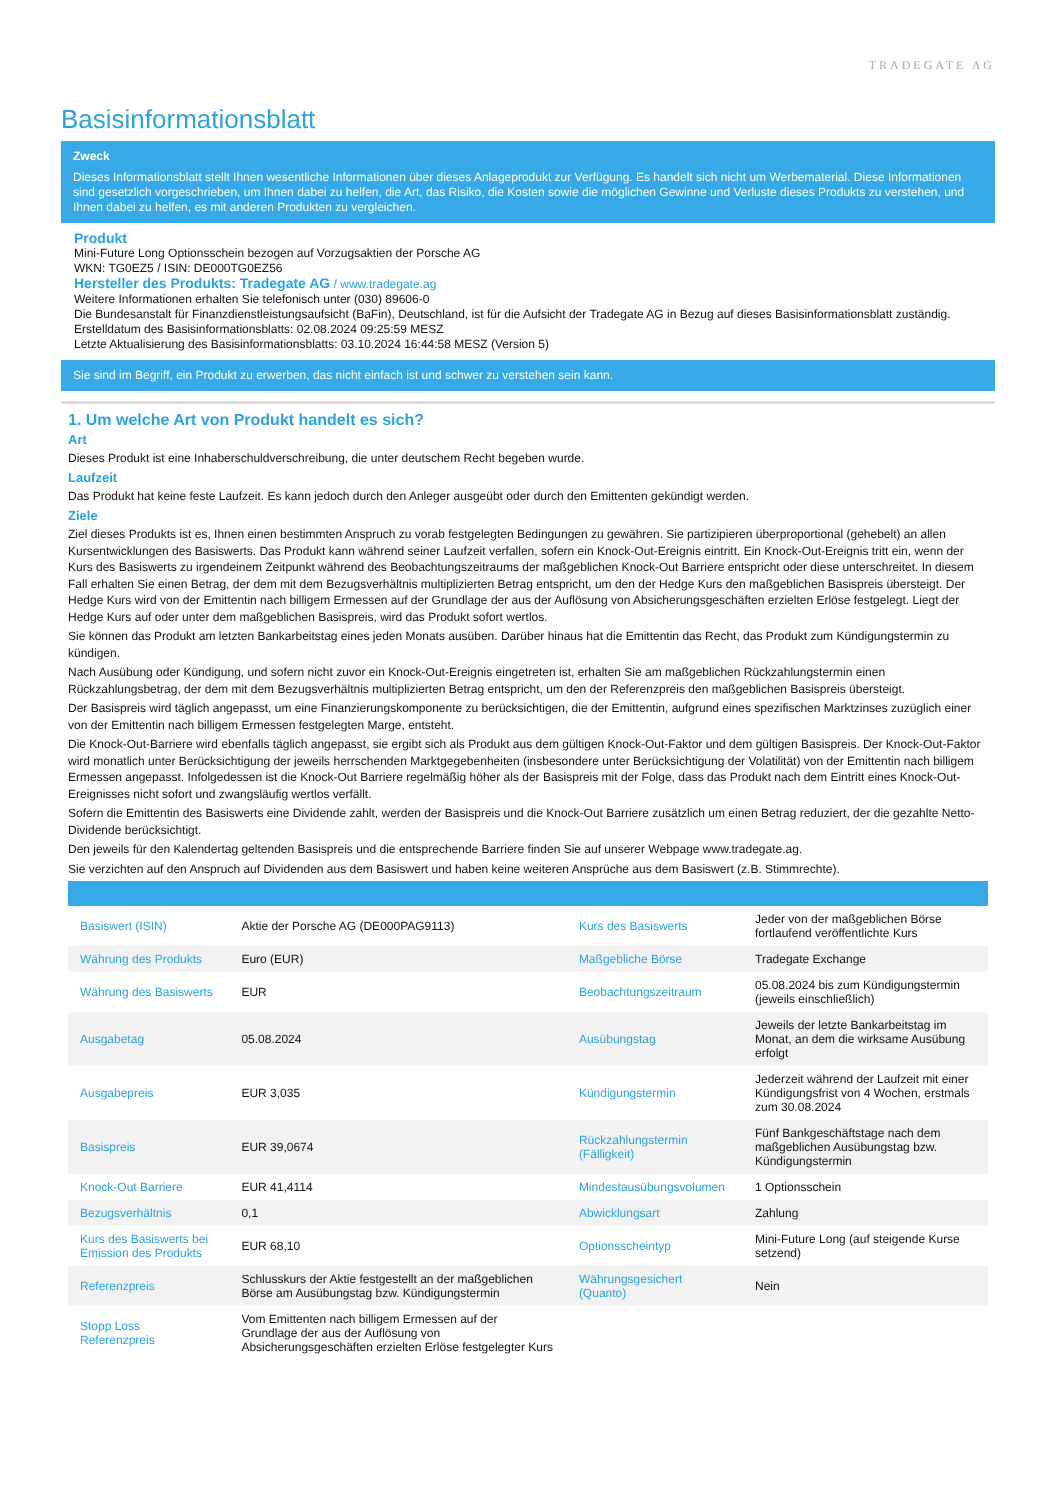TRADEGATE AG
Basisinformationsblatt
Zweck
Dieses Informationsblatt stellt Ihnen wesentliche Informationen über dieses Anlageprodukt zur Verfügung. Es handelt sich nicht um Werbematerial. Diese Informationen sind gesetzlich vorgeschrieben, um Ihnen dabei zu helfen, die Art, das Risiko, die Kosten sowie die möglichen Gewinne und Verluste dieses Produkts zu verstehen, und Ihnen dabei zu helfen, es mit anderen Produkten zu vergleichen.
Produkt
Mini-Future Long Optionsschein bezogen auf Vorzugsaktien der Porsche AG
WKN: TG0EZ5 / ISIN: DE000TG0EZ56
Hersteller des Produkts: Tradegate AG / www.tradegate.ag
Weitere Informationen erhalten Sie telefonisch unter (030) 89606-0
Die Bundesanstalt für Finanzdienstleistungsaufsicht (BaFin), Deutschland, ist für die Aufsicht der Tradegate AG in Bezug auf dieses Basisinformationsblatt zuständig.
Erstelldatum des Basisinformationsblatts: 02.08.2024 09:25:59 MESZ
Letzte Aktualisierung des Basisinformationsblatts: 03.10.2024 16:44:58 MESZ (Version 5)
Sie sind im Begriff, ein Produkt zu erwerben, das nicht einfach ist und schwer zu verstehen sein kann.
1. Um welche Art von Produkt handelt es sich?
Art
Dieses Produkt ist eine Inhaberschuldverschreibung, die unter deutschem Recht begeben wurde.
Laufzeit
Das Produkt hat keine feste Laufzeit. Es kann jedoch durch den Anleger ausgeübt oder durch den Emittenten gekündigt werden.
Ziele
Ziel dieses Produkts ist es, Ihnen einen bestimmten Anspruch zu vorab festgelegten Bedingungen zu gewähren. Sie partizipieren überproportional (gehebelt) an allen Kursentwicklungen des Basiswerts. Das Produkt kann während seiner Laufzeit verfallen, sofern ein Knock-Out-Ereignis eintritt. Ein Knock-Out-Ereignis tritt ein, wenn der Kurs des Basiswerts zu irgendeinem Zeitpunkt während des Beobachtungszeitraums der maßgeblichen Knock-Out Barriere entspricht oder diese unterschreitet. In diesem Fall erhalten Sie einen Betrag, der dem mit dem Bezugsverhältnis multiplizierten Betrag entspricht, um den der Hedge Kurs den maßgeblichen Basispreis übersteigt. Der Hedge Kurs wird von der Emittentin nach billigem Ermessen auf der Grundlage der aus der Auflösung von Absicherungsgeschäften erzielten Erlöse festgelegt. Liegt der Hedge Kurs auf oder unter dem maßgeblichen Basispreis, wird das Produkt sofort wertlos.
Sie können das Produkt am letzten Bankarbeitstag eines jeden Monats ausüben. Darüber hinaus hat die Emittentin das Recht, das Produkt zum Kündigungstermin zu kündigen.
Nach Ausübung oder Kündigung, und sofern nicht zuvor ein Knock-Out-Ereignis eingetreten ist, erhalten Sie am maßgeblichen Rückzahlungstermin einen Rückzahlungsbetrag, der dem mit dem Bezugsverhältnis multiplizierten Betrag entspricht, um den der Referenzpreis den maßgeblichen Basispreis übersteigt.
Der Basispreis wird täglich angepasst, um eine Finanzierungskomponente zu berücksichtigen, die der Emittentin, aufgrund eines spezifischen Marktzinses zuzüglich einer von der Emittentin nach billigem Ermessen festgelegten Marge, entsteht.
Die Knock-Out-Barriere wird ebenfalls täglich angepasst, sie ergibt sich als Produkt aus dem gültigen Knock-Out-Faktor und dem gültigen Basispreis. Der Knock-Out-Faktor wird monatlich unter Berücksichtigung der jeweils herrschenden Marktgegebenheiten (insbesondere unter Berücksichtigung der Volatilität) von der Emittentin nach billigem Ermessen angepasst. Infolgedessen ist die Knock-Out Barriere regelmäßig höher als der Basispreis mit der Folge, dass das Produkt nach dem Eintritt eines Knock-Out-Ereignisses nicht sofort und zwangsläufig wertlos verfällt.
Sofern die Emittentin des Basiswerts eine Dividende zahlt, werden der Basispreis und die Knock-Out Barriere zusätzlich um einen Betrag reduziert, der die gezahlte Netto-Dividende berücksichtigt.
Den jeweils für den Kalendertag geltenden Basispreis und die entsprechende Barriere finden Sie auf unserer Webpage www.tradegate.ag.
Sie verzichten auf den Anspruch auf Dividenden aus dem Basiswert und haben keine weiteren Ansprüche aus dem Basiswert (z.B. Stimmrechte).
| Basiswert (ISIN) | Aktie der Porsche AG (DE000PAG9113) | Kurs des Basiswerts | Jeder von der maßgeblichen Börse fortlaufend veröffentlichte Kurs |
| Währung des Produkts | Euro (EUR) | Maßgebliche Börse | Tradegate Exchange |
| Währung des Basiswerts | EUR | Beobachtungszeitraum | 05.08.2024 bis zum Kündigungstermin (jeweils einschließlich) |
| Ausgabetag | 05.08.2024 | Ausübungstag | Jeweils der letzte Bankarbeitstag im Monat, an dem die wirksame Ausübung erfolgt |
| Ausgabepreis | EUR 3,035 | Kündigungstermin | Jederzeit während der Laufzeit mit einer Kündigungsfrist von 4 Wochen, erstmals zum 30.08.2024 |
| Basispreis | EUR 39,0674 | Rückzahlungstermin (Fälligkeit) | Fünf Bankgeschäftstage nach dem maßgeblichen Ausübungstag bzw. Kündigungstermin |
| Knock-Out Barriere | EUR 41,4114 | Mindestausübungsvolumen | 1 Optionsschein |
| Bezugsverhältnis | 0,1 | Abwicklungsart | Zahlung |
| Kurs des Basiswerts bei Emission des Produkts | EUR 68,10 | Optionsscheintyp | Mini-Future Long (auf steigende Kurse setzend) |
| Referenzpreis | Schlusskurs der Aktie festgestellt an der maßgeblichen Börse am Ausübungstag bzw. Kündigungstermin | Währungsgesichert (Quanto) | Nein |
| Stopp Loss Referenzpreis | Vom Emittenten nach billigem Ermessen auf der Grundlage der aus der Auflösung von Absicherungsgeschäften erzielten Erlöse festgelegter Kurs | | |